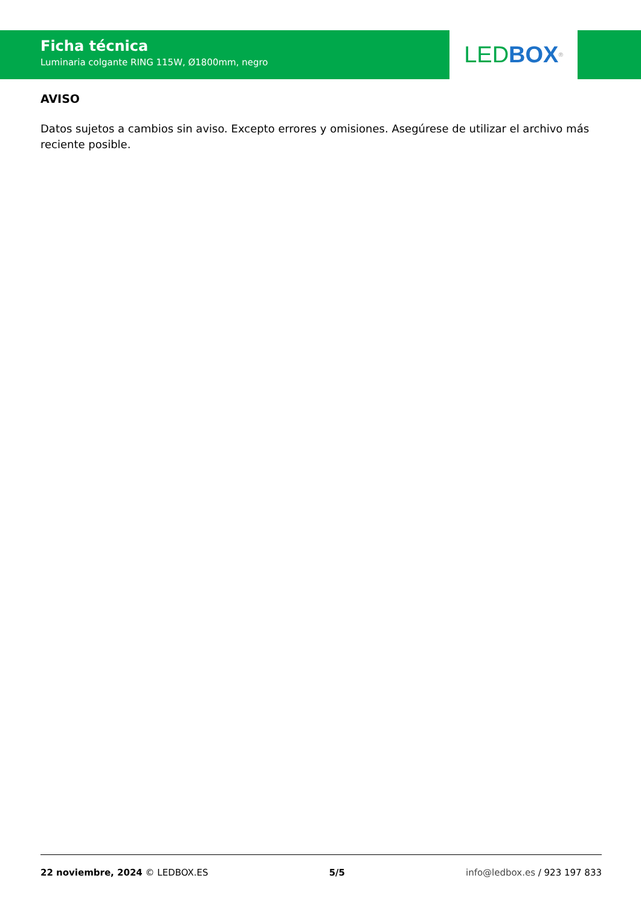Ficha técnica
Luminaria colgante RING 115W, Ø1800mm, negro
LED BOX<sup>®</sup>
AVISO
Datos sujetos a cambios sin aviso. Excepto errores y omisiones. Asegúrese de utilizar el archivo más reciente posible.
22 noviembre, 2024 © LEDBOX.ES 5/5 info@ledbox.es / 923 197 833